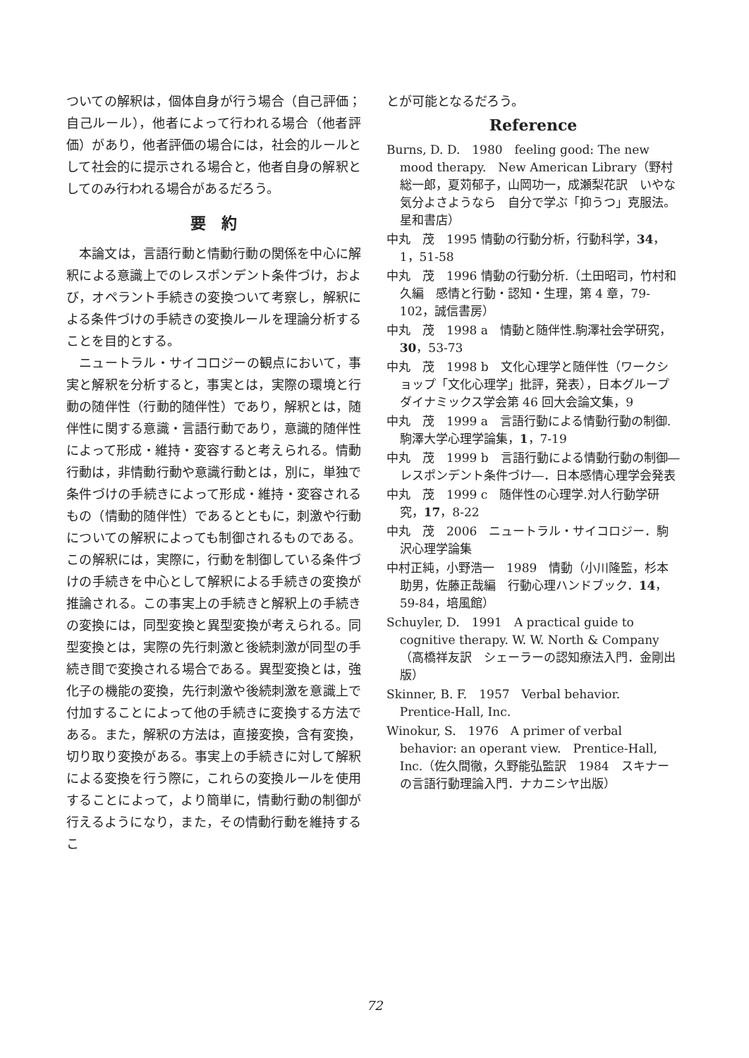ついての解釈は，個体自身が行う場合（自己評価；自己ルール），他者によって行われる場合（他者評価）があり，他者評価の場合には，社会的ルールとして社会的に提示される場合と，他者自身の解釈としてのみ行われる場合があるだろう。
要　約
本論文は，言語行動と情動行動の関係を中心に解釈による意識上でのレスポンデント条件づけ，および，オペラント手続きの変換ついて考察し，解釈による条件づけの手続きの変換ルールを理論分析することを目的とする。
ニュートラル・サイコロジーの観点において，事実と解釈を分析すると，事実とは，実際の環境と行動の随伴性（行動的随伴性）であり，解釈とは，随伴性に関する意識・言語行動であり，意識的随伴性によって形成・維持・変容すると考えられる。情動行動は，非情動行動や意識行動とは，別に，単独で条件づけの手続きによって形成・維持・変容されるもの（情動的随伴性）であるとともに，刺激や行動についての解釈によっても制御されるものである。この解釈には，実際に，行動を制御している条件づけの手続きを中心として解釈による手続きの変換が推論される。この事実上の手続きと解釈上の手続きの変換には，同型変換と異型変換が考えられる。同型変換とは，実際の先行刺激と後続刺激が同型の手続き間で変換される場合である。異型変換とは，強化子の機能の変換，先行刺激や後続刺激を意識上で付加することによって他の手続きに変換する方法である。また，解釈の方法は，直接変換，含有変換，切り取り変換がある。事実上の手続きに対して解釈による変換を行う際に，これらの変換ルールを使用することによって，より簡単に，情動行動の制御が行えるようになり，また，その情動行動を維持するこ
とが可能となるだろう。
Reference
Burns, D. D.　1980　feeling good: The new mood therapy.　New American Library（野村総一郎，夏苅郁子，山岡功一，成瀬梨花訳　いやな気分よさようなら　自分で学ぶ「抑うつ」克服法。星和書店）
中丸　茂　1995 情動の行動分析，行動科学，34，1，51-58
中丸　茂　1996 情動の行動分析.（土田昭司，竹村和久編　感情と行動・認知・生理，第 4 章，79-102，誠信書房）
中丸　茂　1998 a　情動と随伴性.駒澤社会学研究，30，53-73
中丸　茂　1998 b　文化心理学と随伴性（ワークショップ「文化心理学」批評，発表），日本グループダイナミックス学会第 46 回大会論文集，9
中丸　茂　1999 a　言語行動による情動行動の制御.駒澤大学心理学論集，1，7-19
中丸　茂　1999 b　言語行動による情動行動の制御―レスポンデント条件づけ―．日本感情心理学会発表
中丸　茂　1999 c　随伴性の心理学.対人行動学研究，17，8-22
中丸　茂　2006　ニュートラル・サイコロジー．駒沢心理学論集
中村正純，小野浩一　1989　情動（小川隆監，杉本助男，佐藤正哉編　行動心理ハンドブック．14，59-84，培風館）
Schuyler, D.　1991　A practical guide to cognitive therapy. W. W. North & Company（高橋祥友訳　シェーラーの認知療法入門．金剛出版）
Skinner, B. F.　1957　Verbal behavior.　Prentice-Hall, Inc.
Winokur, S.　1976　A primer of verbal behavior: an operant view.　Prentice-Hall, Inc.（佐久間徹，久野能弘監訳　1984　スキナーの言語行動理論入門．ナカニシヤ出版）
72